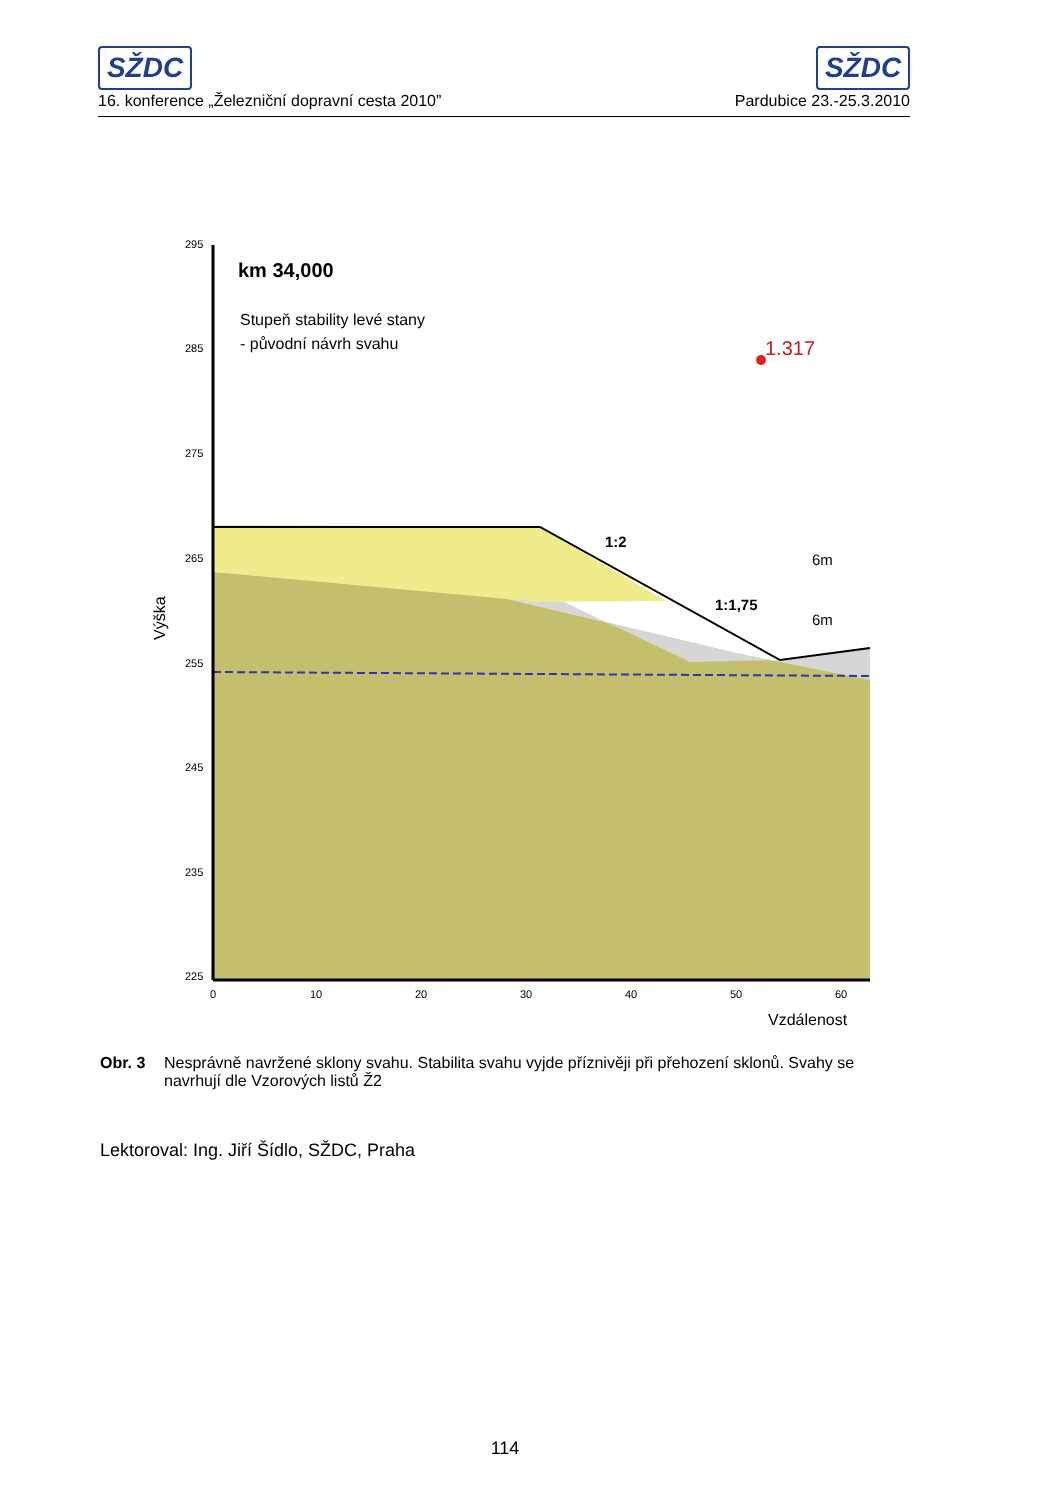SŽDC SŽDC
16. konference „Železniční dopravní cesta 2010” Pardubice 23.-25.3.2010
295
285
275
265
255
245
235
225
0
10
20
30
40
50
60
Vzdálenost
Výška
km 34,000
Stupeň stability levé stany
- původní návrh svahu
1:2
1:1,75
6m
6m
1.317
Obr. 3 Nesprávně navržené sklony svahu. Stabilita svahu vyjde příznivěji při přehození sklonů. Svahy se navrhují dle Vzorových listů Ž2
Lektoroval: Ing. Jiří Šídlo, SŽDC, Praha
114